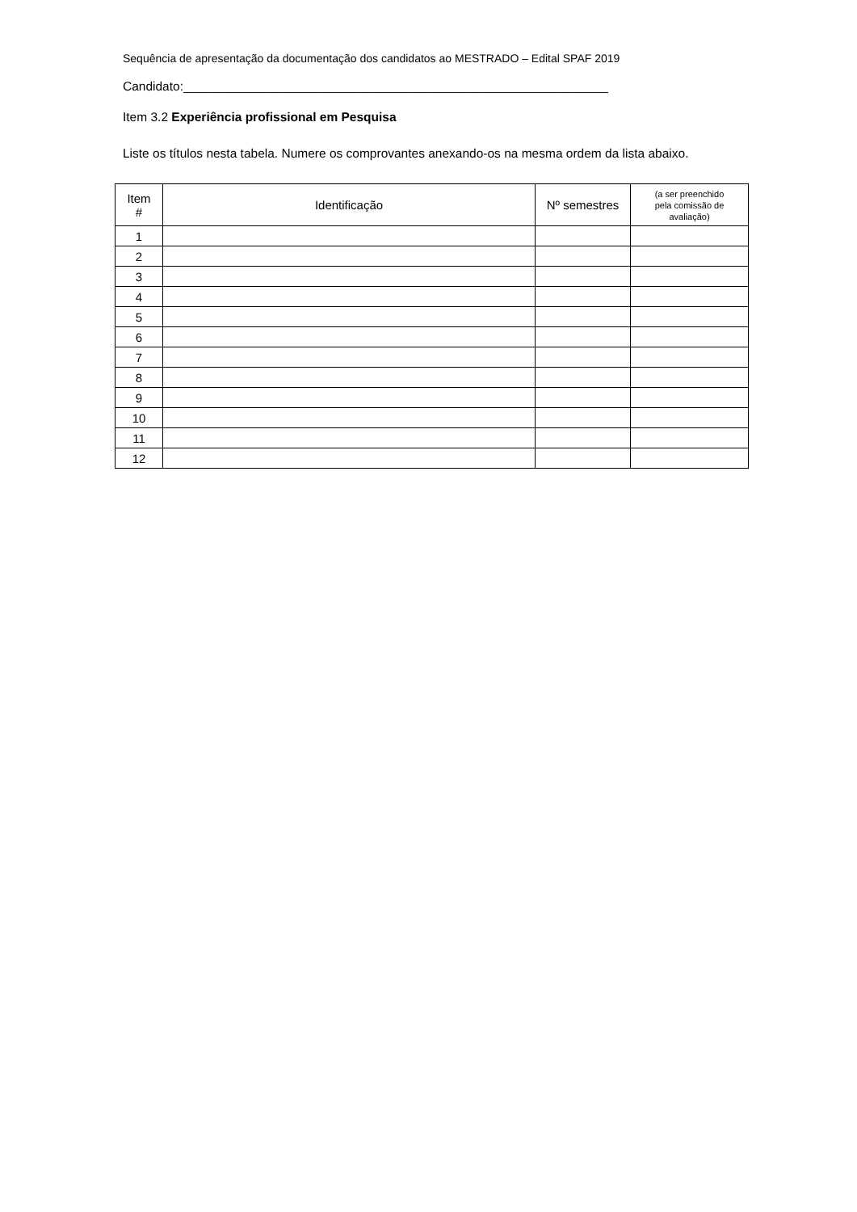Sequência de apresentação da documentação dos candidatos ao MESTRADO – Edital SPAF 2019
Candidato:_____________________________________________________________
Item 3.2 Experiência profissional em Pesquisa
Liste os títulos nesta tabela. Numere os comprovantes anexando-os na mesma ordem da lista abaixo.
| Item # | Identificação | Nº semestres | (a ser preenchido pela comissão de avaliação) |
| --- | --- | --- | --- |
| 1 | | | |
| 2 | | | |
| 3 | | | |
| 4 | | | |
| 5 | | | |
| 6 | | | |
| 7 | | | |
| 8 | | | |
| 9 | | | |
| 10 | | | |
| 11 | | | |
| 12 | | | |